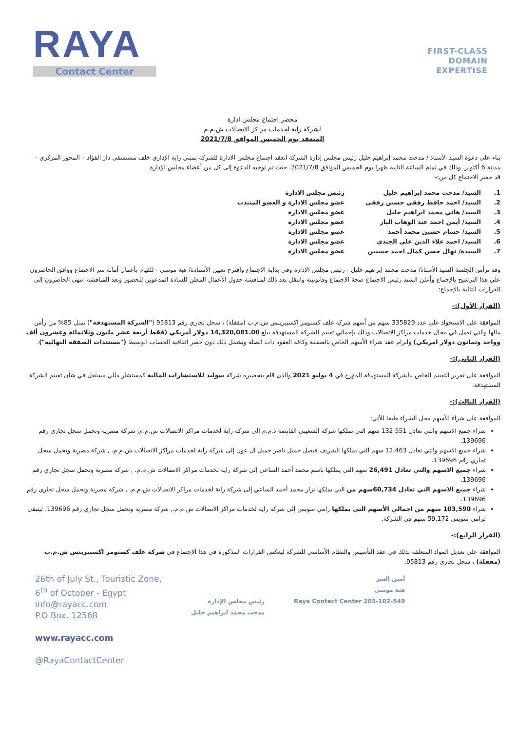RAYA
Contact Center
FIRST-CLASS
DOMAIN
EXPERTISE
محضر اجتماع مجلس ادارة
لشركة راية لخدمات مراكز الاتصالات ش.م.م
المنعقد يوم الخميس الموافق 2021/7/8
بناء على دعوة السيد الأستاذ / مدحت محمد إبراهيم خليل رئيس مجلس إدارة الشركة انعقد اجتماع مجلس الادارة للشركة بمبني راية الإداري خلف مستشفى دار الفؤاد – المحور المركزي – مدينة 6 أكتوبر. وذلك في تمام الساعة الثانية ظهرا يوم الخميس الموافق 2021/7/8. حيث تم توجيه الدعوة إلى كل من أعضاء مجلس الإدارة.
قد حضر الاجتماع كل من:-
1. السيد/ مدحت محمد إبراهيم خليل رئيس مجلس الادارة 2. السيد/ احمد حافظ رفقي حسين رفقى عضو مجلس الادارة و العضو المنتدب 3. السيد/ هاني محمد ابراهيم خليل عضو مجلس الادارة 4. السيد/ أيمن احمد عبد الوهاب الباز عضو مجلس الادارة 5. السيد/ حسام حسين محمد أحمد عضو مجلس الادارة 6. السيد/ احمد علاء الدين علي الجندي عضو مجلس الادارة 7. السيدة/ نهال حسن كمال احمد حسنين عضو مجلس الادارة
وقد ترأس الجلسة السيد الأستاذ/ مدحت محمد إبراهيم خليل - رئيس مجلس الإدارة وفي بداية الاجتماع واقترح تعيين الأستاذة/ هبة موسي - للقيام بأعمال أمانة سر الاجتماع ووافق الحاضرون علي هذا الترشيح بالإجماع وأعلن السيد رئيس الاجتماع صحة الاجتماع وقانونيته وانتقل بعد ذلك لمناقشة جدول الأعمال المعلن للسادة المدعوين للحضور وبعد المناقشة انتهى الحاضرون إلى القرارات التالية بالإجماع:
(القرار الأول):-
الموافقة على الاستحواذ على عدد 335829 سهم من أسهم شركة غلف كستومر اكسبيرينس ش.م.ب (مقفلة) ، سجل تجاري رقم 95813 ("الشركة المستهدفة") تمثل 85% من رأس مالها والتي تعمل في مجال خدمات مراكز الاتصالات وذلك بإجمالي تقييم للشركة المستهدفة يبلغ 14,320,081.00 دولار أمريكي (فقط أربعة عشر مليون وثلاثمائة وعشرون ألف وواحد وثمانون دولار امريكي) وابرام عقد شراء الأسهم الخاص بالصفقة وكافة العقود ذات الصلة ويشمل ذلك دون حصر اتفاقية الحساب الوسيط ("مستندات الصفقة النهائية").
(القرار الثاني):-
الموافقة على تقرير التقييم الخاص بالشركة المستهدفة المؤرخ في 4 يوليو 2021 والذي قام بتحضيره شركة سوليد للاستشارات المالية كمستشار مالي مستقل في شأن تقييم الشركة المستهدفة.
(القرار الثالث):-
الموافقة على شراء الأسهم محل الشراء طبقا للآتي:
شراء جميع الاسهم والتي تعادل 132,551 سهم التي تملكها شركة الشعيبي القابضة ذ.م.م إلى شركة راية لخدمات مراكز الاتصالات ش.م.م, شركة مصرية وتحمل سجل تجاري رقم 139696.
شراء جميع الاسهم والتي تعادل 12,463 سهم التي يملكها الشريف فيصل جميل ناصر جميل ال عون إلى شركة راية لخدمات مراكز الاتصالات ش.م.م. , شركة مصرية وتحمل سجل تجاري رقم 139696.
شراء جميع الاسهم والتي تعادل 26,491 سهم التي يملكها باسم محمد أحمد الساعي إلى شركة راية لخدمات مراكز الاتصالات ش.م.م. , شركة مصرية وتحمل سجل تجاري رقم 139696.
شراء جميع الاسهم التي تعادل 60,734سهم من التي يملكها نزار محمد أحمد الساعي إلى شركة راية لخدمات مراكز الاتصالات ش.م.م. , شركة مصرية وتحمل سجل تجاري رقم 139696.
شراء 103,590 سهم من اجمالي الأسهم التي يملكها رامي سويس إلى شركة راية لخدمات مراكز الاتصالات ش.م.م., شركة مصرية وتحمل سجل تجاري رقم 139696. ليتبقى لرامي سويس 59,172 سهم في الشركة.
(القرار الرابع):-
الموافقة على تعديل المواد المتعلقة بذلك في عقد التأسيس والنظام الأساسي للشركة ليعكس القرارات المذكورة في هذا الإجتماع في شركة غلف كستومر اكسبيرينس ش.م.ب (مقفلة) ، سجل تجاري رقم 95813.
26th of July St., Touristic Zone,
6<sup>th</sup> of October - Egypt
info@rayacc.com
P.O Box. 12568
www.rayacc.com
@RayaContactCenter
رئيس مجلس الإدارة
مدحت محمد ابراهيم خليل
أمين السر
هبة موسي
Raya Contact Center 205-102-549